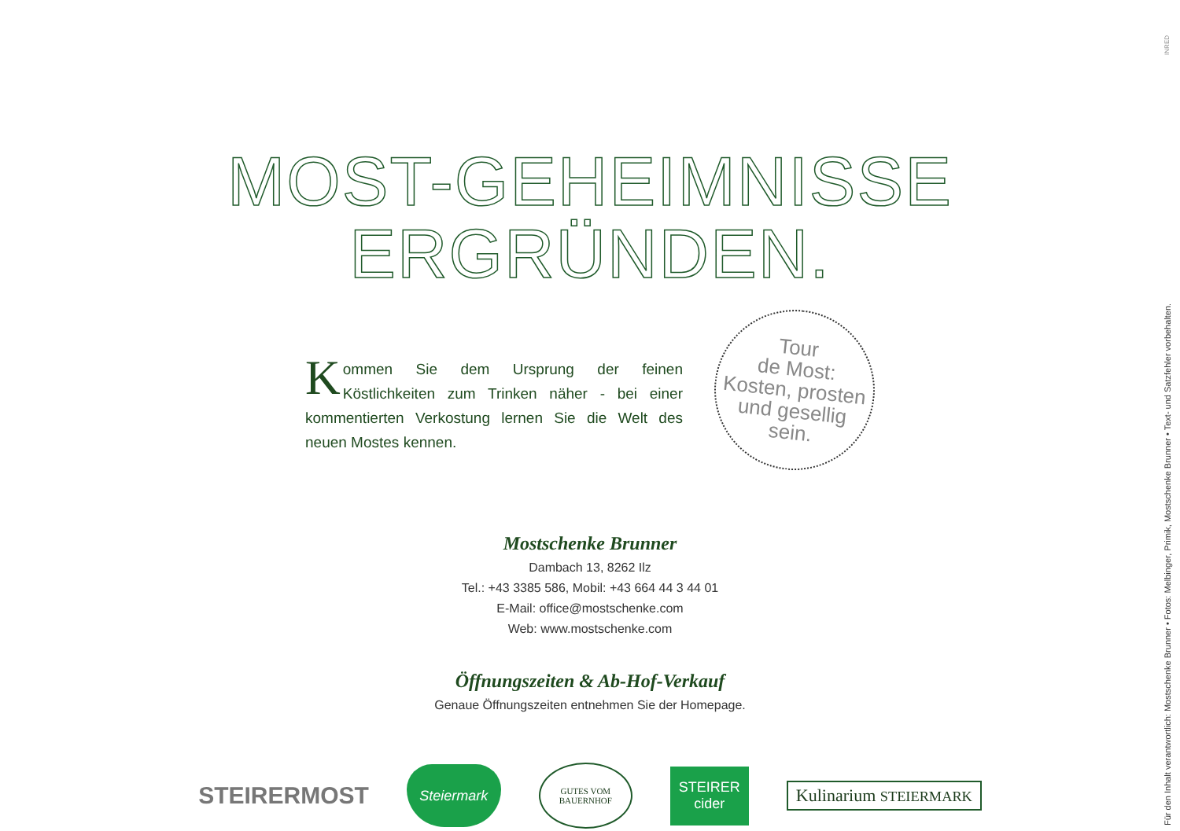INRED
MOST-GEHEIMNISSE
ERGRÜNDEN.
Kommen Sie dem Ursprung der feinen Köstlichkeiten zum Trinken näher - bei einer kommentierten Verkostung lernen Sie die Welt des neuen Mostes kennen.
Tour
de Most:
Kosten, prosten
und gesellig
sein.
Mostschenke Brunner
Dambach 13, 8262 Ilz
Tel.: +43 3385 586, Mobil: +43 664 44 3 44 01
E-Mail: office@mostschenke.com
Web: www.mostschenke.com
Öffnungszeiten & Ab-Hof-Verkauf
Genaue Öffnungszeiten entnehmen Sie der Homepage.
STEIRERMOST
Steiermark
GUTES VOM BAUERNHOF
STEIRER cider
Kulinarium STEIERMARK
Für den Inhalt verantwortlich: Mostschenke Brunner • Fotos: Melbinger, Primik, Mostschenke Brunner • Text- und Satzfehler vorbehalten.